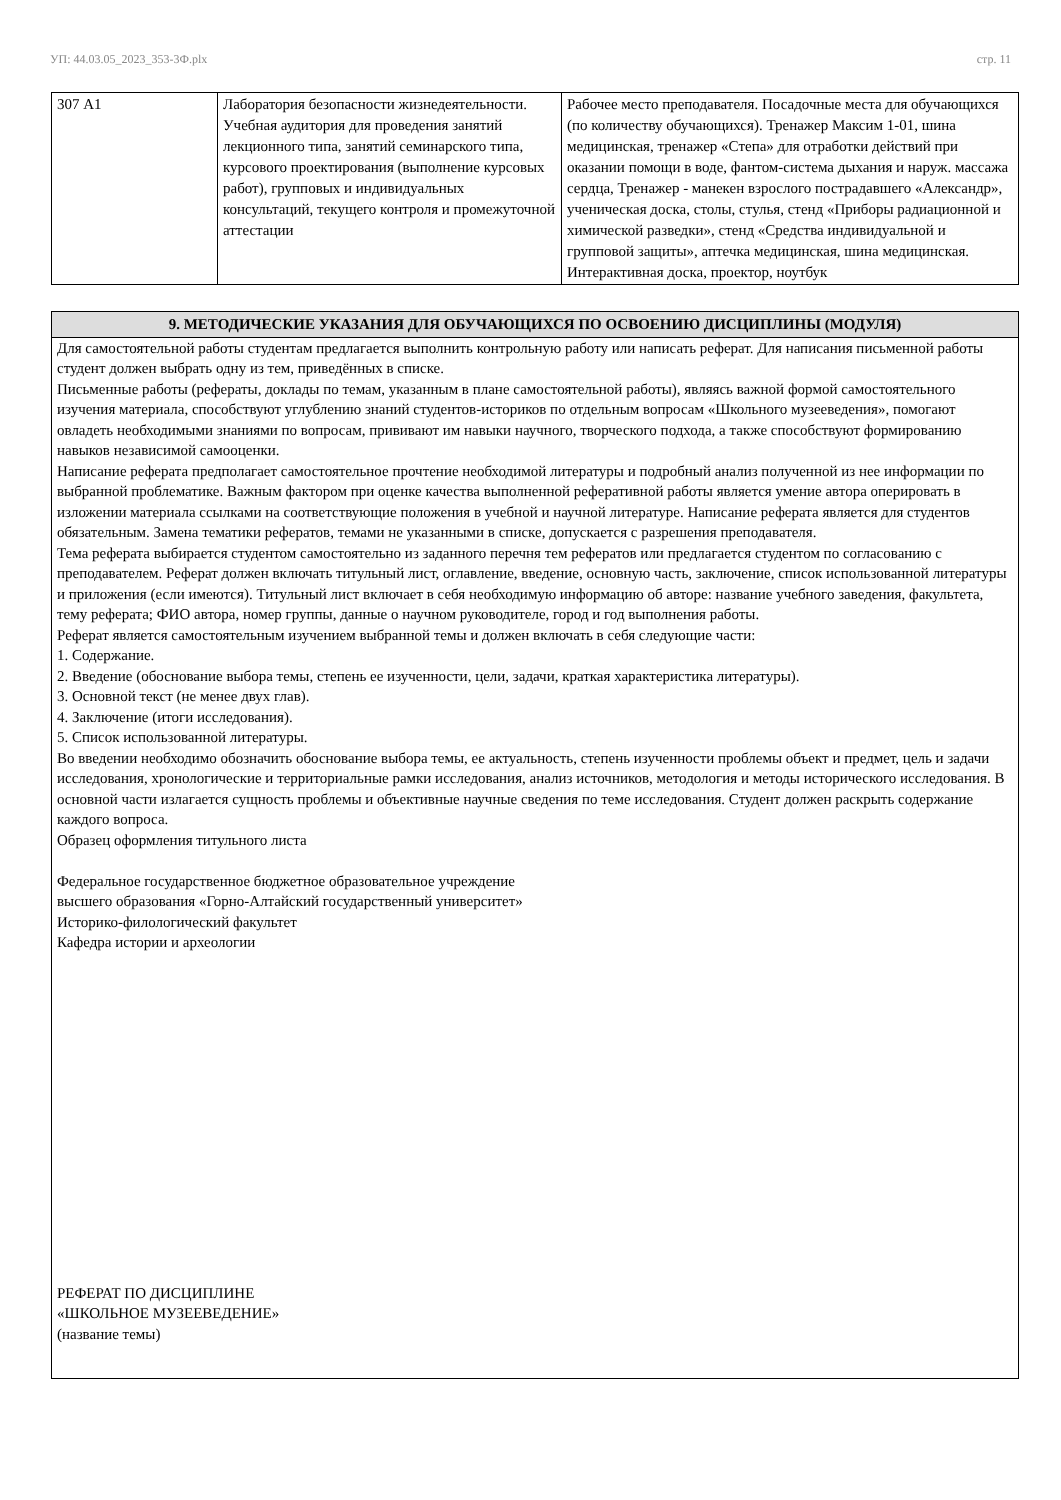УП: 44.03.05_2023_353-3Ф.plx стр. 11
| 307 А1 | Лаборатория безопасности жизнедеятельности. Учебная аудитория для проведения занятий лекционного типа, занятий семинарского типа, курсового проектирования (выполнение курсовых работ), групповых и индивидуальных консультаций, текущего контроля и промежуточной аттестации | Рабочее место преподавателя. Посадочные места для обучающихся (по количеству обучающихся). Тренажер Максим 1-01, шина медицинская, тренажер «Степа» для отработки действий при оказании помощи в воде, фантом-система дыхания и наруж. массажа сердца, Тренажер - манекен взрослого пострадавшего «Александр», ученическая доска, столы, стулья, стенд «Приборы радиационной и химической разведки», стенд «Средства индивидуальной и групповой защиты», аптечка медицинская, шина медицинская. Интерактивная доска, проектор, ноутбук |
9. МЕТОДИЧЕСКИЕ УКАЗАНИЯ ДЛЯ ОБУЧАЮЩИХСЯ ПО ОСВОЕНИЮ ДИСЦИПЛИНЫ (МОДУЛЯ)
Для самостоятельной работы студентам предлагается выполнить контрольную работу или написать реферат. Для написания письменной работы студент должен выбрать одну из тем, приведённых в списке.
Письменные работы (рефераты, доклады по темам, указанным в плане самостоятельной работы), являясь важной формой самостоятельного изучения материала, способствуют углублению знаний студентов-историков по отдельным вопросам «Школьного музееведения», помогают овладеть необходимыми знаниями по вопросам, прививают им навыки научного, творческого подхода, а также способствуют формированию навыков независимой самооценки.
Написание реферата предполагает самостоятельное прочтение необходимой литературы и подробный анализ полученной из нее информации по выбранной проблематике. Важным фактором при оценке качества выполненной реферативной работы является умение автора оперировать в изложении материала ссылками на соответствующие положения в учебной и научной литературе. Написание реферата является для студентов обязательным. Замена тематики рефератов, темами не указанными в списке, допускается с разрешения преподавателя.
Тема реферата выбирается студентом самостоятельно из заданного перечня тем рефератов или предлагается студентом по согласованию с преподавателем. Реферат должен включать титульный лист, оглавление, введение, основную часть, заключение, список использованной литературы и приложения (если имеются). Титульный лист включает в себя необходимую информацию об авторе: название учебного заведения, факультета, тему реферата; ФИО автора, номер группы, данные о научном руководителе, город и год выполнения работы.
Реферат является самостоятельным изучением выбранной темы и должен включать в себя следующие части:
1. Содержание.
2. Введение (обоснование выбора темы, степень ее изученности, цели, задачи, краткая характеристика литературы).
3. Основной текст (не менее двух глав).
4. Заключение (итоги исследования).
5. Список использованной литературы.
Во введении необходимо обозначить обоснование выбора темы, ее актуальность, степень изученности проблемы объект и предмет, цель и задачи исследования, хронологические и территориальные рамки исследования, анализ источников, методология и методы исторического исследования. В основной части излагается сущность проблемы и объективные научные сведения по теме исследования. Студент должен раскрыть содержание каждого вопроса.
Образец оформления титульного листа
Федеральное государственное бюджетное образовательное учреждение
высшего образования «Горно-Алтайский государственный университет»
Историко-филологический факультет
Кафедра истории и археологии
РЕФЕРАТ ПО ДИСЦИПЛИНЕ
«ШКОЛЬНОЕ МУЗЕЕВЕДЕНИЕ»
(название темы)